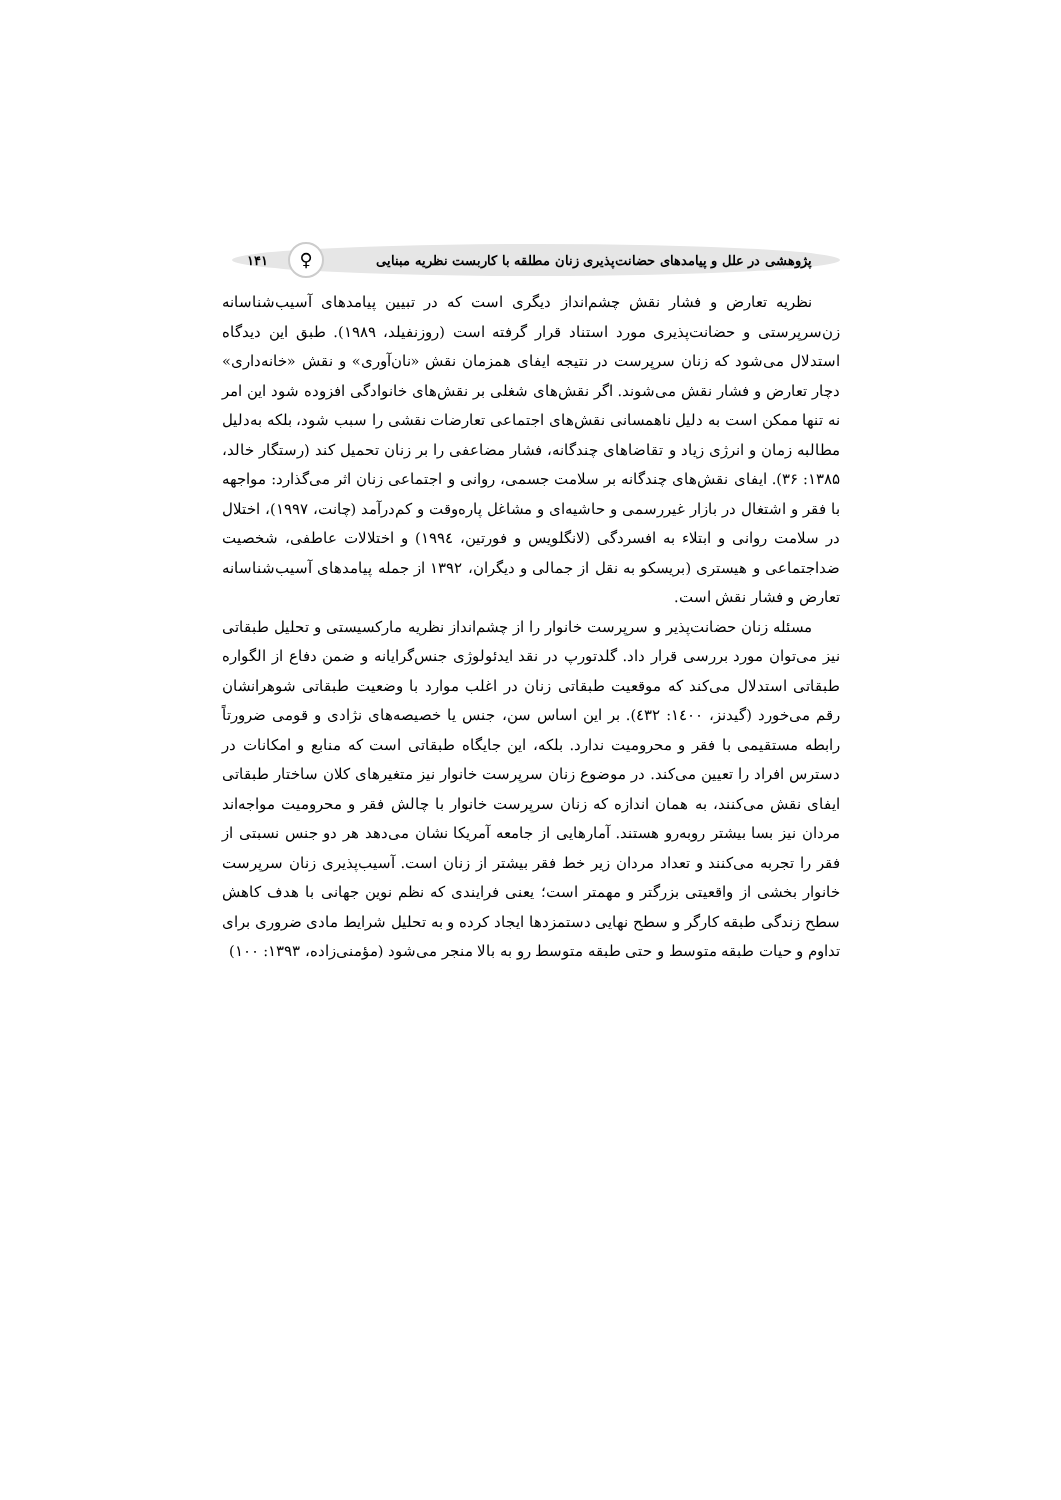پژوهشی در علل و پیامدهای حضانت‌پذیری زنان مطلقه با کاربست نظریه مبنایی ♀ ۱۴۱
نظریه تعارض و فشار نقش چشم‌انداز دیگری است که در تبیین پیامدهای آسیب‌شناسانه زن‌سرپرستی و حضانت‌پذیری مورد استناد قرار گرفته است (روزنفیلد، ۱۹۸۹). طبق این دیدگاه استدلال می‌شود که زنان سرپرست در نتیجه ایفای همزمان نقش «نان‌آوری» و نقش «خانه‌داری» دچار تعارض و فشار نقش می‌شوند. اگر نقش‌های شغلی بر نقش‌های خانوادگی افزوده شود این امر نه تنها ممکن است به دلیل ناهمسانی نقش‌های اجتماعی تعارضات نقشی را سبب شود، بلکه به‌دلیل مطالبه زمان و انرژی زیاد و تقاضاهای چندگانه، فشار مضاعفی را بر زنان تحمیل کند (رستگار خالد، ۱۳۸۵: ۳۶). ایفای نقش‌های چندگانه بر سلامت جسمی، روانی و اجتماعی زنان اثر می‌گذارد: مواجهه با فقر و اشتغال در بازار غیررسمی و حاشیه‌ای و مشاغل پاره‌وقت و کم‌درآمد (چانت، ۱۹۹۷)، اختلال در سلامت روانی و ابتلاء به افسردگی (لانگلویس و فورتین، ۱۹۹٤) و اختلالات عاطفی، شخصیت ضداجتماعی و هیستری (بریسکو به نقل از جمالی و دیگران، ۱۳۹۲ از جمله پیامدهای آسیب‌شناسانه تعارض و فشار نقش است.
مسئله زنان حضانت‌پذیر و سرپرست خانوار را از چشم‌انداز نظریه مارکسیستی و تحلیل طبقاتی نیز می‌توان مورد بررسی قرار داد. گلدتورپ در نقد ایدئولوژی جنس‌گرایانه و ضمن دفاع از الگواره طبقاتی استدلال می‌کند که موقعیت طبقاتی زنان در اغلب موارد با وضعیت طبقاتی شوهرانشان رقم می‌خورد (گیدنز، ۱٤۰۰: ٤۳۲). بر این اساس سن، جنس یا خصیصه‌های نژادی و قومی ضرورتاً رابطه مستقیمی با فقر و محرومیت ندارد. بلکه، این جایگاه طبقاتی است که منابع و امکانات در دسترس افراد را تعیین می‌کند. در موضوع زنان سرپرست خانوار نیز متغیرهای کلان ساختار طبقاتی ایفای نقش می‌کنند، به همان اندازه که زنان سرپرست خانوار با چالش فقر و محرومیت مواجه‌اند مردان نیز بسا بیشتر روبه‌رو هستند. آمارهایی از جامعه آمریکا نشان می‌دهد هر دو جنس نسبتی از فقر را تجربه می‌کنند و تعداد مردان زیر خط فقر بیشتر از زنان است. آسیب‌پذیری زنان سرپرست خانوار بخشی از واقعیتی بزرگتر و مهمتر است؛ یعنی فرایندی که نظم نوین جهانی با هدف کاهش سطح زندگی طبقه کارگر و سطح نهایی دستمزدها ایجاد کرده و به تحلیل شرایط مادی ضروری برای تداوم و حیات طبقه متوسط و حتی طبقه متوسط رو به بالا منجر می‌شود (مؤمنی‌زاده، ۱۳۹۳: ۱۰۰)